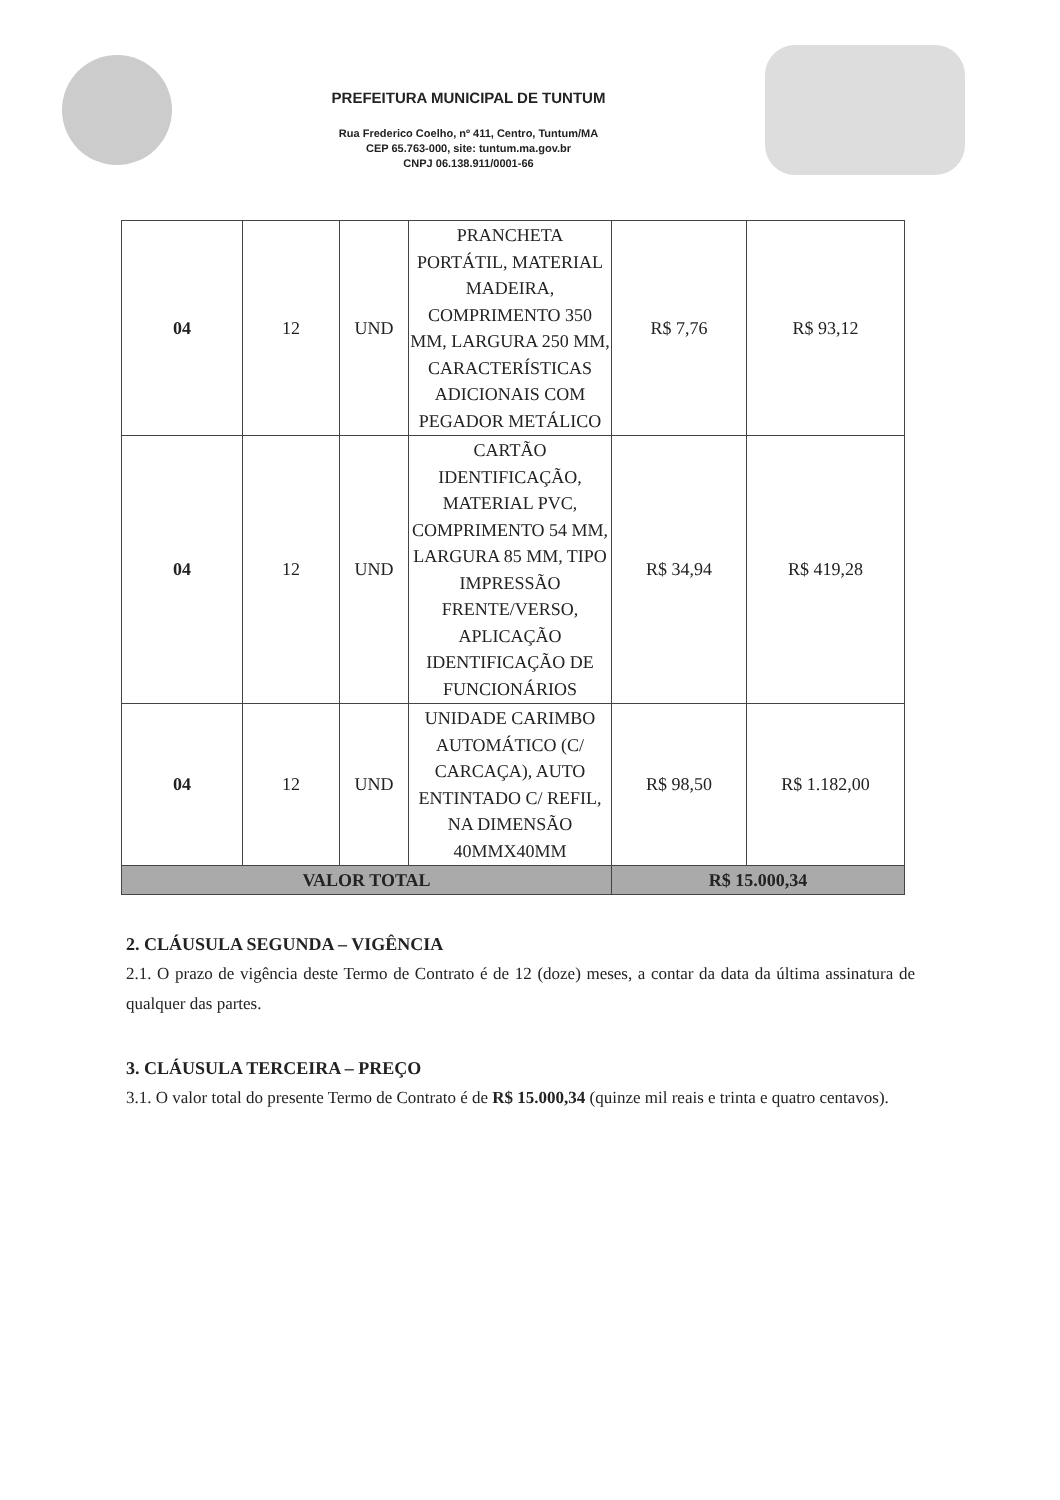PREFEITURA MUNICIPAL DE TUNTUM
Rua Frederico Coelho, nº 411, Centro, Tuntum/MA
CEP 65.763-000, site: tuntum.ma.gov.br
CNPJ 06.138.911/0001-66
| 04 | 12 | UND | PRANCHETA PORTÁTIL, MATERIAL MADEIRA, COMPRIMENTO 350 MM, LARGURA 250 MM, CARACTERÍSTICAS ADICIONAIS COM PEGADOR METÁLICO | R$ 7,76 | R$ 93,12 |
| 04 | 12 | UND | CARTÃO IDENTIFICAÇÃO, MATERIAL PVC, COMPRIMENTO 54 MM, LARGURA 85 MM, TIPO IMPRESSÃO FRENTE/VERSO, APLICAÇÃO IDENTIFICAÇÃO DE FUNCIONÁRIOS | R$ 34,94 | R$ 419,28 |
| 04 | 12 | UND | UNIDADE CARIMBO AUTOMÁTICO (C/ CARCAÇA), AUTO ENTINTADO C/ REFIL, NA DIMENSÃO 40MMX40MM | R$ 98,50 | R$ 1.182,00 |
| VALOR TOTAL | | | | R$ 15.000,34 | |
2. CLÁUSULA SEGUNDA – VIGÊNCIA
2.1. O prazo de vigência deste Termo de Contrato é de 12 (doze) meses, a contar da data da última assinatura de qualquer das partes.
3. CLÁUSULA TERCEIRA – PREÇO
3.1. O valor total do presente Termo de Contrato é de R$ 15.000,34 (quinze mil reais e trinta e quatro centavos).